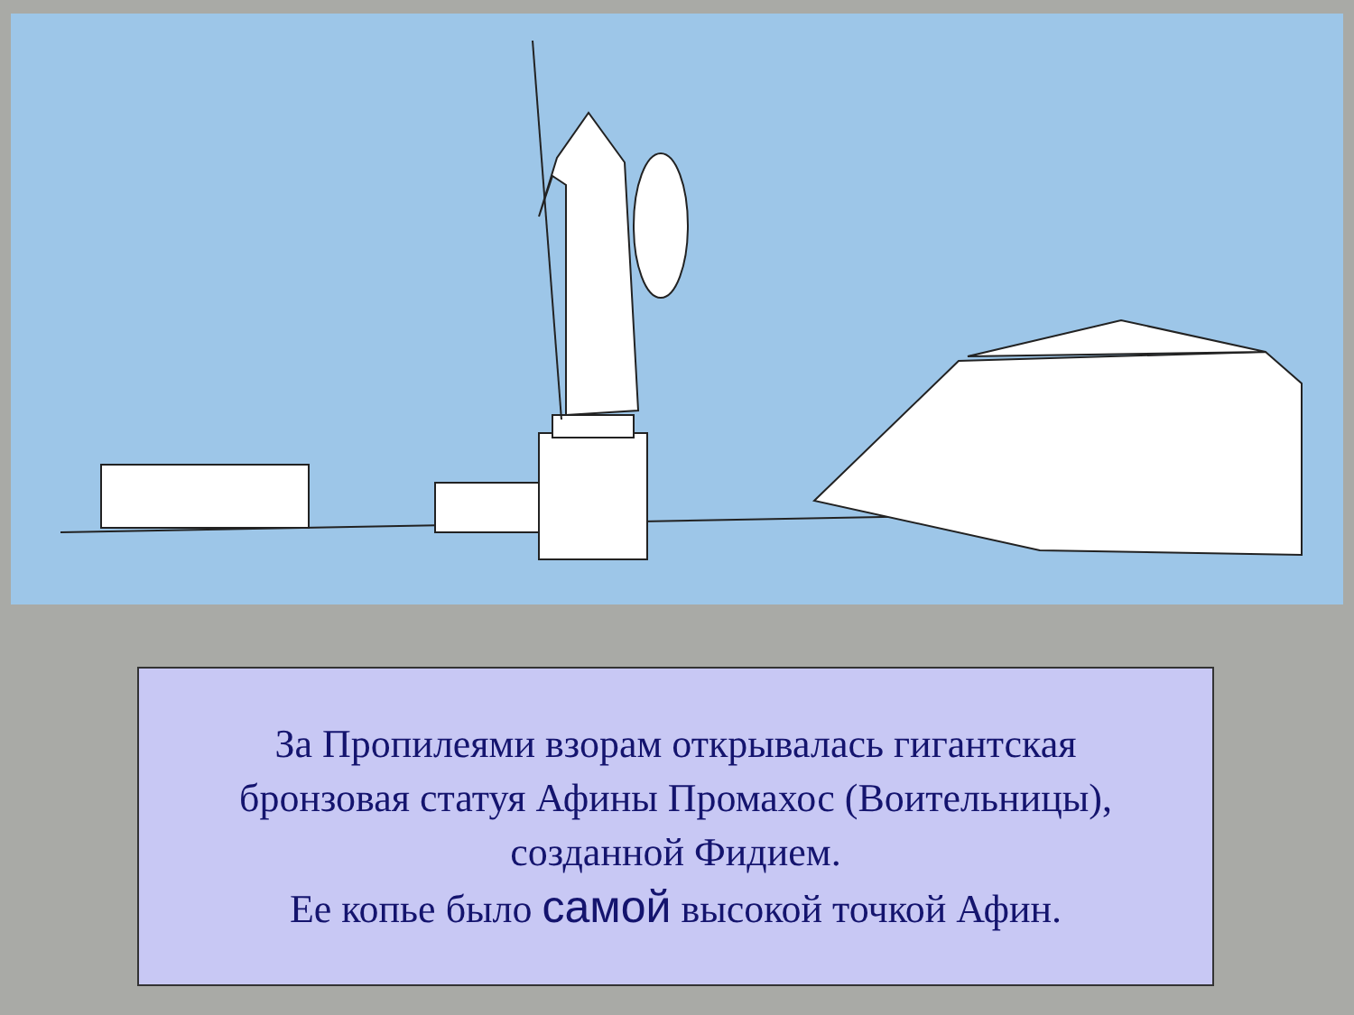За Пропилеями взорам открывалась гигантская
бронзовая статуя Афины Промахос (Воительницы),
созданной Фидием.
Ее копье было самой высокой точкой Афин.